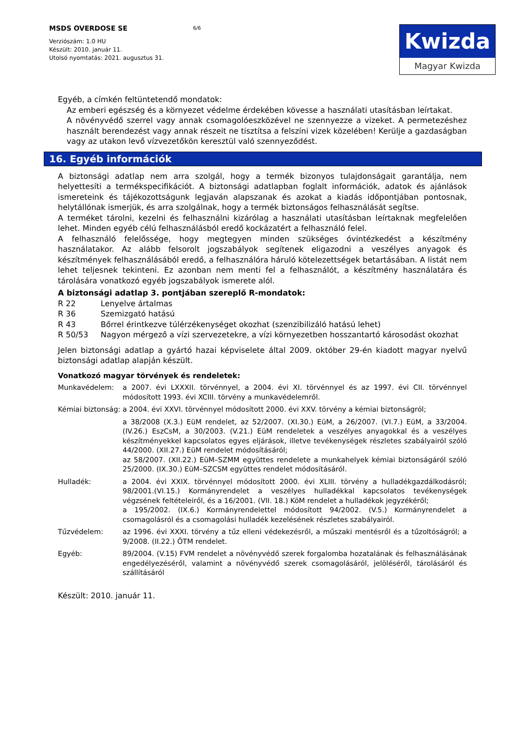MSDS OVERDOSE SE
Verziószám: 1.0 HU
Készült: 2010. január 11.
Utolsó nyomtatás: 2021. augusztus 31.
6/6
Kwizda
Magyar Kwizda
Egyéb, a címkén feltüntetendő mondatok:
Az emberi egészség és a környezet védelme érdekében kövesse a használati utasításban leírtakat.
A növényvédő szerrel vagy annak csomagolóeszközével ne szennyezze a vizeket. A permetezéshez használt berendezést vagy annak részeit ne tisztítsa a felszíni vizek közelében! Kerülje a gazdaságban vagy az utakon levő vízvezetőkön keresztül való szennyeződést.
16. Egyéb információk
A biztonsági adatlap nem arra szolgál, hogy a termék bizonyos tulajdonságait garantálja, nem helyettesíti a termékspecifikációt. A biztonsági adatlapban foglalt információk, adatok és ajánlások ismereteink és tájékozottságunk legjaván alapszanak és azokat a kiadás időpontjában pontosnak, helytállónak ismerjük, és arra szolgálnak, hogy a termék biztonságos felhasználását segítse.
A terméket tárolni, kezelni és felhasználni kizárólag a használati utasításban leírtaknak megfelelően lehet. Minden egyéb célú felhasználásból eredő kockázatért a felhasználó felel.
A felhasználó felelőssége, hogy megtegyen minden szükséges óvintézkedést a készítmény használatakor. Az alább felsorolt jogszabályok segítenek eligazodni a veszélyes anyagok és készítmények felhasználásából eredő, a felhasználóra háruló kötelezettségek betartásában. A listát nem lehet teljesnek tekinteni. Ez azonban nem menti fel a felhasználót, a készítmény használatára és tárolására vonatkozó egyéb jogszabályok ismerete alól.
A biztonsági adatlap 3. pontjában szereplő R-mondatok:
| R 22 | Lenyelve ártalmas |
| R 36 | Szemizgató hatású |
| R 43 | Bőrrel érintkezve túlérzékenységet okozhat (szenzibilizáló hatású lehet) |
| R 50/53 | Nagyon mérgező a vízi szervezetekre, a vízi környezetben hosszantartó károsodást okozhat |
Jelen biztonsági adatlap a gyártó hazai képviselete által 2009. október 29-én kiadott magyar nyelvű biztonsági adatlap alapján készült.
Vonatkozó magyar törvények és rendeletek:
| Munkavédelem: | a 2007. évi LXXXII. törvénnyel, a 2004. évi XI. törvénnyel és az 1997. évi CII. törvénnyel módosított 1993. évi XCIII. törvény a munkavédelemről. |
| Kémiai biztonság: | a 2004. évi XXVI. törvénnyel módosított 2000. évi XXV. törvény a kémiai biztonságról; |
| | a 38/2008 (X.3.) EüM rendelet, az 52/2007. (XI.30.) EüM, a 26/2007. (VI.7.) EüM, a 33/2004. (IV.26.) EszCsM, a 30/2003. (V.21.) EüM rendeletek a veszélyes anyagokkal és a veszélyes készítményekkel kapcsolatos egyes eljárások, illetve tevékenységek részletes szabályairól szóló 44/2000. (XII.27.) EüM rendelet módosításáról; az 58/2007. (XII.22.) EüM–SZMM együttes rendelete a munkahelyek kémiai biztonságáról szóló 25/2000. (IX.30.) EüM–SZCSM együttes rendelet módosításáról. |
| Hulladék: | a 2004. évi XXIX. törvénnyel módosított 2000. évi XLIII. törvény a hulladékgazdálkodásról; 98/2001.(VI.15.) Kormányrendelet a veszélyes hulladékkal kapcsolatos tevékenységek végzsének feltételeiről, és a 16/2001. (VII. 18.) KöM rendelet a hulladékok jegyzékéről; a 195/2002. (IX.6.) Kormányrendelettel módosított 94/2002. (V.5.) Kormányrendelet a csomagolásról és a csomagolási hulladék kezelésének részletes szabályairól. |
| Tűzvédelem: | az 1996. évi XXXI. törvény a tűz elleni védekezésről, a műszaki mentésről és a tűzoltóságról; a 9/2008. (II.22.) ÖTM rendelet. |
| Egyéb: | 89/2004. (V.15) FVM rendelet a növényvédő szerek forgalomba hozatalának és felhasználásának engedélyezéséről, valamint a növényvédő szerek csomagolásáról, jelöléséről, tárolásáról és szállításáról |
Készült: 2010. január 11.